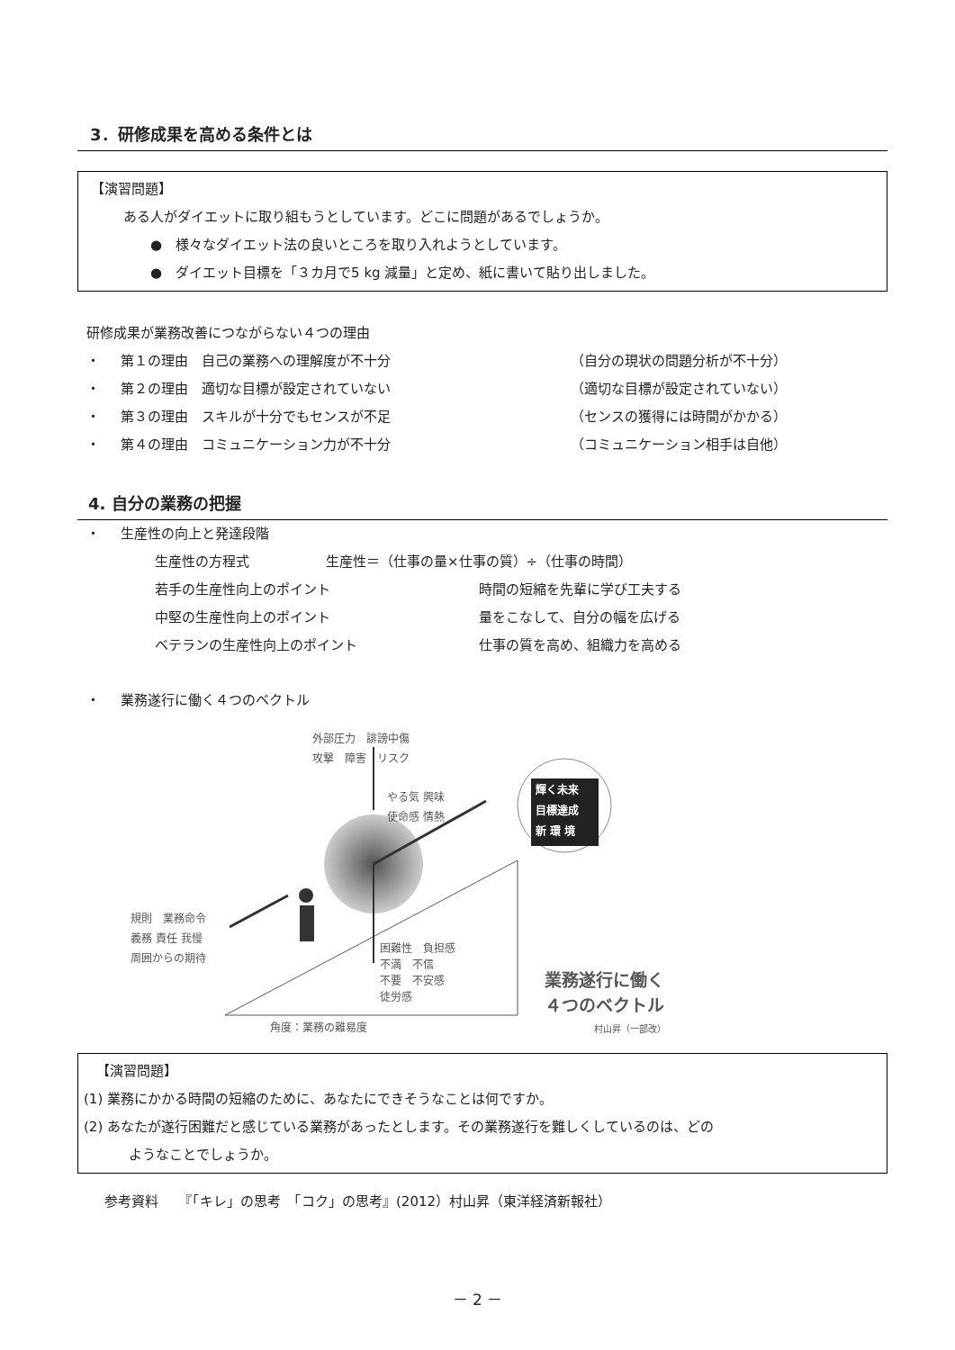3．研修成果を高める条件とは
【演習問題】
ある人がダイエットに取り組もうとしています。どこに問題があるでしょうか。
●　様々なダイエット法の良いところを取り入れようとしています。
●　ダイエット目標を「３カ月で5 kg 減量」と定め、紙に書いて貼り出しました。
研修成果が業務改善につながらない４つの理由
・ 第１の理由　自己の業務への理解度が不十分 （自分の現状の問題分析が不十分）
・ 第２の理由　適切な目標が設定されていない （適切な目標が設定されていない）
・ 第３の理由　スキルが十分でもセンスが不足 （センスの獲得には時間がかかる）
・ 第４の理由　コミュニケーション力が不十分 （コミュニケーション相手は自他）
4. 自分の業務の把握
・ 生産性の向上と発達段階
生産性の方程式 生産性＝（仕事の量×仕事の質）÷（仕事の時間）
若手の生産性向上のポイント 時間の短縮を先輩に学び工夫する
中堅の生産性向上のポイント 量をこなして、自分の幅を広げる
ベテランの生産性向上のポイント 仕事の質を高め、組織力を高める
・ 業務遂行に働く４つのベクトル
外部圧力　誹謗中傷
攻撃　障害　リスク
やる気 興味
使命感 情熱
輝く未来
目標達成
新 環 境
規則　業務命令
義務 責任 我慢
周囲からの期待
困難性　負担感
不満　不信
不要　不安感
徒労感
角度：業務の難易度
業務遂行に働く
４つのベクトル
村山昇（一部改）
【演習問題】
(1) 業務にかかる時間の短縮のために、あなたにできそうなことは何ですか。
(2) あなたが遂行困難だと感じている業務があったとします。その業務遂行を難しくしているのは、どの
ようなことでしょうか。
参考資料　　『「キレ」の思考　「コク」の思考』(2012）村山昇（東洋経済新報社）
－ 2 －